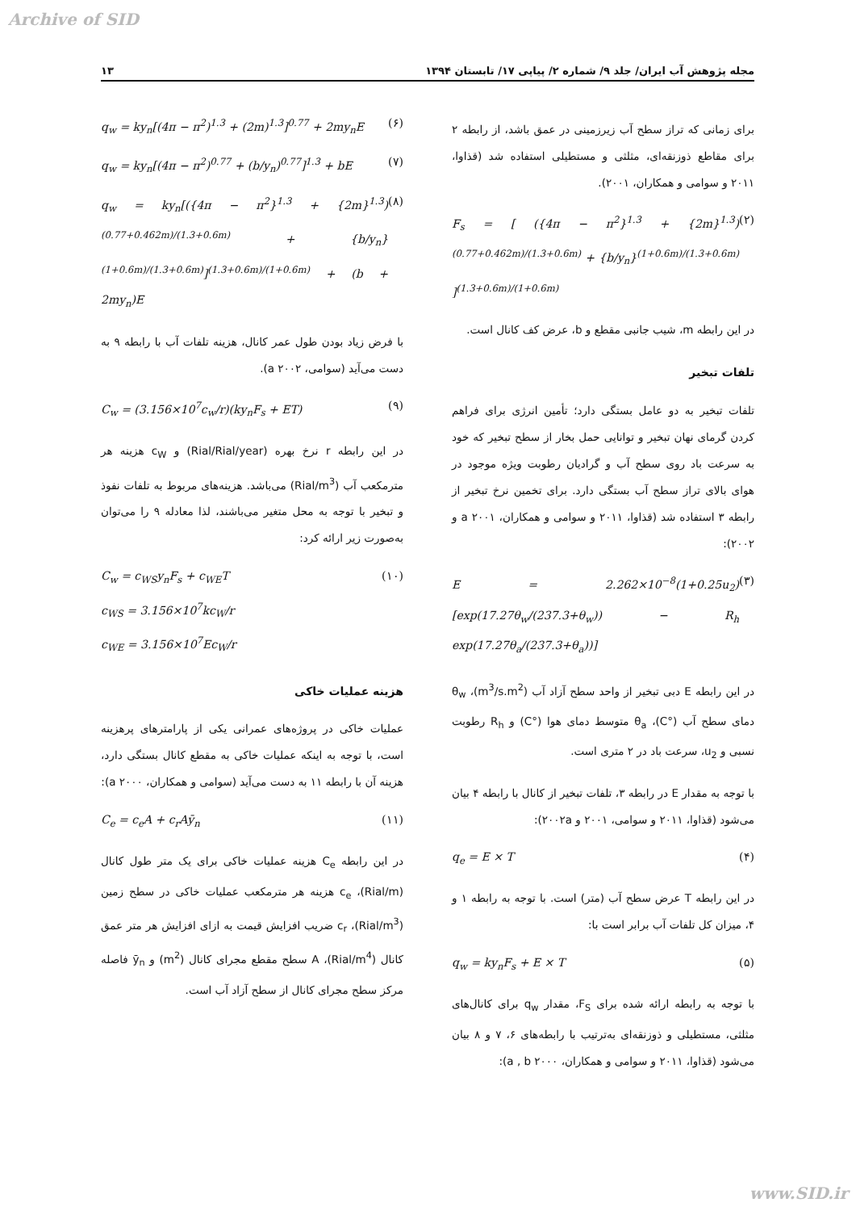Archive of SID
مجله پژوهش آب ایران/ جلد ۹/ شماره ۲/ پیاپی ۱۷/ تابستان ۱۳۹۴ ۱۳
برای زمانی که تراز سطح آب زیرزمینی در عمق باشد، از رابطه ۲ برای مقاطع ذوزنقه‌ای، مثلثی و مستطیلی استفاده شد (قذاوا، ۲۰۱۱ و سوامی و همکاران، ۲۰۰۱).
F<sub>s</sub> = [ ({4π − π<sup>2</sup>}<sup>1.3</sup> + {2m}<sup>1.3</sup>)<sup>(0.77+0.462m)/(1.3+0.6m)</sup> + {b/y<sub>n</sub>}<sup>(1+0.6m)/(1.3+0.6m)</sup> ]<sup>(1.3+0.6m)/(1+0.6m)</sup> (۲)
در این رابطه m، شیب جانبی مقطع و b، عرض کف کانال است.
تلفات تبخیر
تلفات تبخیر به دو عامل بستگی دارد؛ تأمین انرژی برای فراهم کردن گرمای نهان تبخیر و توانایی حمل بخار از سطح تبخیر که خود به سرعت باد روی سطح آب و گرادیان رطوبت ویژه موجود در هوای بالای تراز سطح آب بستگی دارد. برای تخمین نرخ تبخیر از رابطه ۳ استفاده شد (قذاوا، ۲۰۱۱ و سوامی و همکاران، a ۲۰۰۱ و ۲۰۰۲):
E = 2.262×10<sup>−8</sup>(1+0.25u<sub>2</sub>)[exp(17.27θ<sub>w</sub>/(237.3+θ<sub>w</sub>)) − R<sub>h</sub> exp(17.27θ<sub>a</sub>/(237.3+θ<sub>a</sub>))] (۳)
در این رابطه E دبی تبخیر از واحد سطح آزاد آب (m<sup>3</sup>/s.m<sup>2</sup>)، θ<sub>w</sub> دمای سطح آب (°C)، θ<sub>a</sub> متوسط دمای هوا (°C) و R<sub>h</sub> رطوبت نسبی و u<sub>2</sub>، سرعت باد در ۲ متری است.
با توجه به مقدار E در رابطه ۳، تلفات تبخیر از کانال با رابطه ۴ بیان می‌شود (قذاوا، ۲۰۱۱ و سوامی، ۲۰۰۱ و ۲۰۰۲a):
q<sub>e</sub> = E × T (۴)
در این رابطه T عرض سطح آب (متر) است. با توجه به رابطه ۱ و ۴، میزان کل تلفات آب برابر است با:
q<sub>w</sub> = ky<sub>n</sub>F<sub>s</sub> + E × T (۵)
با توجه به رابطه ارائه شده برای F<sub>S</sub>، مقدار q<sub>w</sub> برای کانال‌های مثلثی، مستطیلی و ذوزنقه‌ای به‌ترتیب با رابطه‌های ۶، ۷ و ۸ بیان می‌شود (قذاوا، ۲۰۱۱ و سوامی و همکاران، a , b ۲۰۰۰):
q<sub>w</sub> = ky<sub>n</sub>[(4π − π<sup>2</sup>)<sup>1.3</sup> + (2m)<sup>1.3</sup>]<sup>0.77</sup> + 2my<sub>n</sub>E (۶)
q<sub>w</sub> = ky<sub>n</sub>[(4π − π<sup>2</sup>)<sup>0.77</sup> + (b/y<sub>n</sub>)<sup>0.77</sup>]<sup>1.3</sup> + bE (۷)
q<sub>w</sub> = ky<sub>n</sub>[({4π − π<sup>2</sup>}<sup>1.3</sup> + {2m}<sup>1.3</sup>)<sup>(0.77+0.462m)/(1.3+0.6m)</sup> + {b/y<sub>n</sub>}<sup>(1+0.6m)/(1.3+0.6m)</sup>]<sup>(1.3+0.6m)/(1+0.6m)</sup> + (b + 2my<sub>n</sub>)E (۸)
با فرض زیاد بودن طول عمر کانال، هزینه تلفات آب با رابطه ۹ به دست می‌آید (سوامی، a ۲۰۰۲).
C<sub>w</sub> = (3.156×10<sup>7</sup>c<sub>w</sub>/r)(ky<sub>n</sub>F<sub>s</sub> + ET) (۹)
در این رابطه r نرخ بهره (Rial/Rial/year) و c<sub>W</sub> هزینه هر مترمکعب آب (Rial/m<sup>3</sup>) می‌باشد. هزینه‌های مربوط به تلفات نفوذ و تبخیر با توجه به محل متغیر می‌باشند، لذا معادله ۹ را می‌توان به‌صورت زیر ارائه کرد:
C<sub>w</sub> = c<sub>WS</sub>y<sub>n</sub>F<sub>s</sub> + c<sub>WE</sub>T
c<sub>WS</sub> = 3.156×10<sup>7</sup>kc<sub>W</sub>/r
c<sub>WE</sub> = 3.156×10<sup>7</sup>Ec<sub>W</sub>/r (۱۰)
هزینه عملیات خاکی
عملیات خاکی در پروژه‌های عمرانی یکی از پارامترهای پرهزینه است، با توجه به اینکه عملیات خاکی به مقطع کانال بستگی دارد، هزینه آن با رابطه ۱۱ به دست می‌آید (سوامی و همکاران، a ۲۰۰۰):
C<sub>e</sub> = c<sub>e</sub>A + c<sub>r</sub>Aȳ<sub>n</sub> (۱۱)
در این رابطه C<sub>e</sub> هزینه عملیات خاکی برای یک متر طول کانال (Rial/m)، c<sub>e</sub> هزینه هر مترمکعب عملیات خاکی در سطح زمین (Rial/m<sup>3</sup>)، c<sub>r</sub> ضریب افزایش قیمت به ازای افزایش هر متر عمق کانال (Rial/m<sup>4</sup>)، A سطح مقطع مجرای کانال (m<sup>2</sup>) و ȳ<sub>n</sub> فاصله مرکز سطح مجرای کانال از سطح آزاد آب است.
www.SID.ir